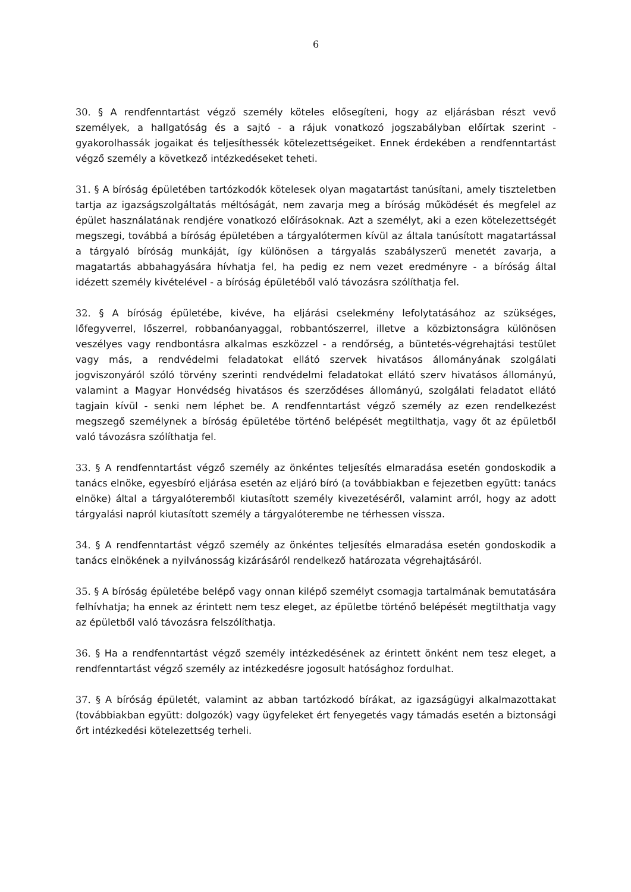6
30. § A rendfenntartást végző személy köteles elősegíteni, hogy az eljárásban részt vevő személyek, a hallgatóság és a sajtó - a rájuk vonatkozó jogszabályban előírtak szerint - gyakorolhassák jogaikat és teljesíthessék kötelezettségeiket. Ennek érdekében a rendfenntartást végző személy a következő intézkedéseket teheti.
31. § A bíróság épületében tartózkodók kötelesek olyan magatartást tanúsítani, amely tiszteletben tartja az igazságszolgáltatás méltóságát, nem zavarja meg a bíróság működését és megfelel az épület használatának rendjére vonatkozó előírásoknak. Azt a személyt, aki a ezen kötelezettségét megszegi, továbbá a bíróság épületében a tárgyalótermen kívül az általa tanúsított magatartással a tárgyaló bíróság munkáját, így különösen a tárgyalás szabályszerű menetét zavarja, a magatartás abbahagyására hívhatja fel, ha pedig ez nem vezet eredményre - a bíróság által idézett személy kivételével - a bíróság épületéből való távozásra szólíthatja fel.
32. § A bíróság épületébe, kivéve, ha eljárási cselekmény lefolytatásához az szükséges, lőfegyverrel, lőszerrel, robbanóanyaggal, robbantószerrel, illetve a közbiztonságra különösen veszélyes vagy rendbontásra alkalmas eszközzel - a rendőrség, a büntetés-végrehajtási testület vagy más, a rendvédelmi feladatokat ellátó szervek hivatásos állományának szolgálati jogviszonyáról szóló törvény szerinti rendvédelmi feladatokat ellátó szerv hivatásos állományú, valamint a Magyar Honvédség hivatásos és szerződéses állományú, szolgálati feladatot ellátó tagjain kívül - senki nem léphet be. A rendfenntartást végző személy az ezen rendelkezést megszegő személynek a bíróság épületébe történő belépését megtilthatja, vagy őt az épületből való távozásra szólíthatja fel.
33. § A rendfenntartást végző személy az önkéntes teljesítés elmaradása esetén gondoskodik a tanács elnöke, egyesbíró eljárása esetén az eljáró bíró (a továbbiakban e fejezetben együtt: tanács elnöke) által a tárgyalóteremből kiutasított személy kivezetéséről, valamint arról, hogy az adott tárgyalási napról kiutasított személy a tárgyalóterembe ne térhessen vissza.
34. § A rendfenntartást végző személy az önkéntes teljesítés elmaradása esetén gondoskodik a tanács elnökének a nyilvánosság kizárásáról rendelkező határozata végrehajtásáról.
35. § A bíróság épületébe belépő vagy onnan kilépő személyt csomagja tartalmának bemutatására felhívhatja; ha ennek az érintett nem tesz eleget, az épületbe történő belépését megtilthatja vagy az épületből való távozásra felszólíthatja.
36. § Ha a rendfenntartást végző személy intézkedésének az érintett önként nem tesz eleget, a rendfenntartást végző személy az intézkedésre jogosult hatósághoz fordulhat.
37. § A bíróság épületét, valamint az abban tartózkodó bírákat, az igazságügyi alkalmazottakat (továbbiakban együtt: dolgozók) vagy ügyfeleket ért fenyegetés vagy támadás esetén a biztonsági őrt intézkedési kötelezettség terheli.